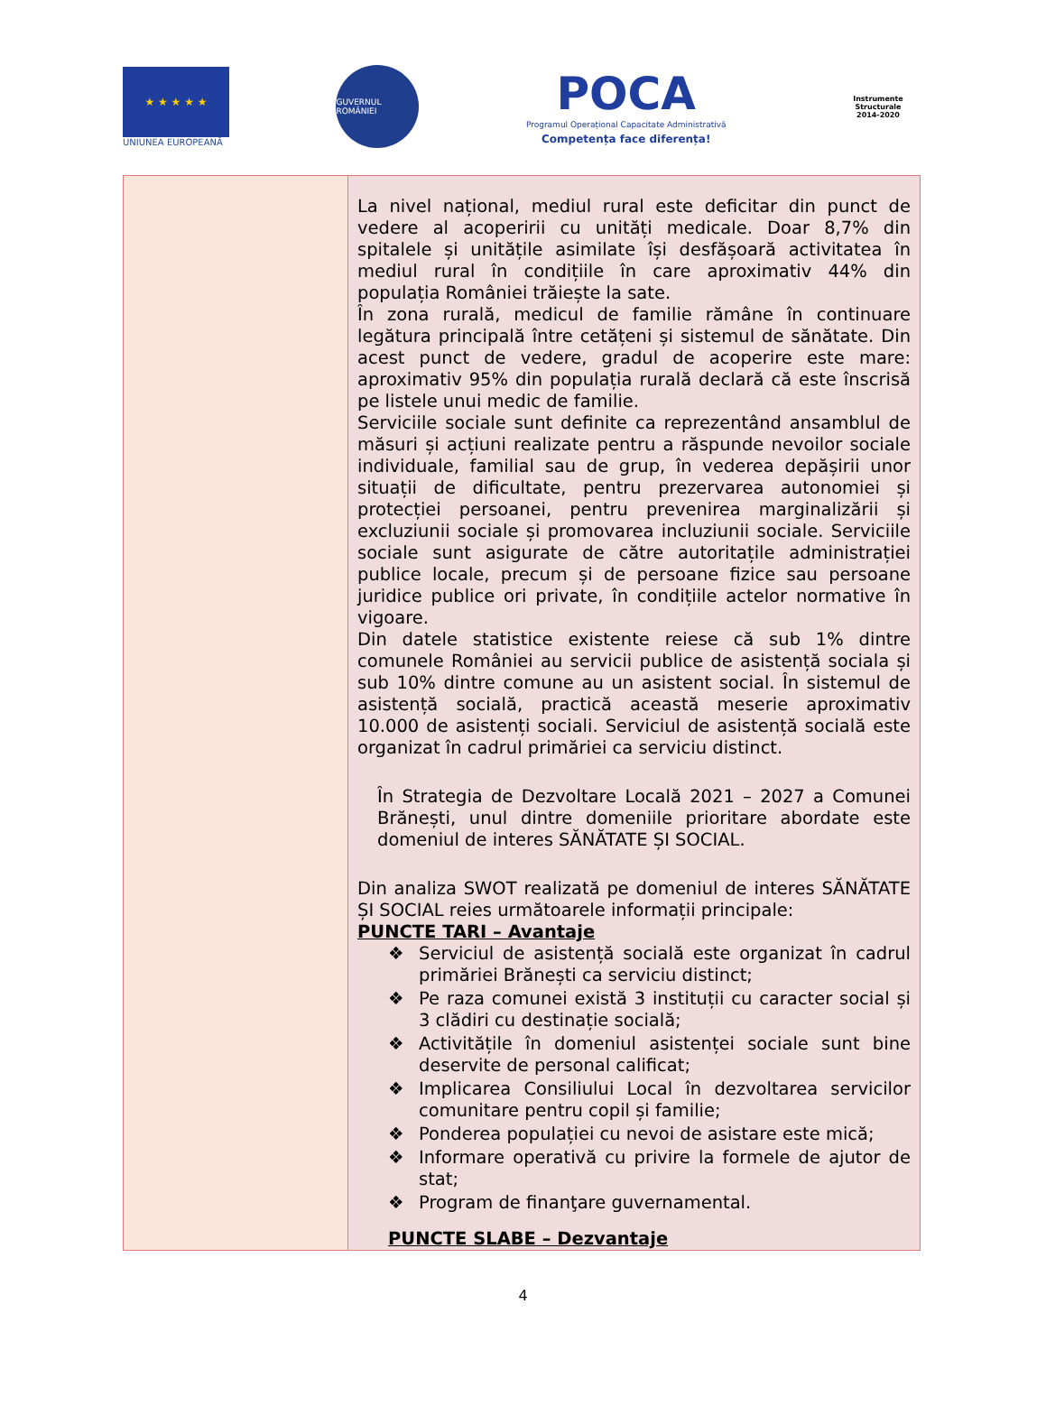★ ★ ★ ★ ★
UNIUNEA EUROPEANĂ
GUVERNUL ROMÂNIEI
POCA
Programul Operațional Capacitate Administrativă
Competența face diferența!
Instrumente Structurale
2014-2020
| | La nivel național, mediul rural este deficitar din punct de vedere al acoperirii cu unități medicale. Doar 8,7% din spitalele și unitățile asimilate își desfășoară activitatea în mediul rural în condițiile în care aproximativ 44% din populația României trăiește la sate. În zona rurală, medicul de familie rămâne în continuare legătura principală între cetățeni și sistemul de sănătate. Din acest punct de vedere, gradul de acoperire este mare: aproximativ 95% din populația rurală declară că este înscrisă pe listele unui medic de familie. Serviciile sociale sunt definite ca reprezentând ansamblul de măsuri și acțiuni realizate pentru a răspunde nevoilor sociale individuale, familial sau de grup, în vederea depășirii unor situații de dificultate, pentru prezervarea autonomiei și protecției persoanei, pentru prevenirea marginalizării și excluziunii sociale și promovarea incluziunii sociale. Serviciile sociale sunt asigurate de către autoritațile administrației publice locale, precum și de persoane fizice sau persoane juridice publice ori private, în condițiile actelor normative în vigoare. Din datele statistice existente reiese că sub 1% dintre comunele României au servicii publice de asistență sociala și sub 10% dintre comune au un asistent social. În sistemul de asistență socială, practică această meserie aproximativ 10.000 de asistenți sociali. Serviciul de asistență socială este organizat în cadrul primăriei ca serviciu distinct. În Strategia de Dezvoltare Locală 2021 – 2027 a Comunei Brănești, unul dintre domeniile prioritare abordate este domeniul de interes SĂNĂTATE ȘI SOCIAL. Din analiza SWOT realizată pe domeniul de interes SĂNĂTATE ȘI SOCIAL reies următoarele informații principale: PUNCTE TARI – Avantaje ❖ Serviciul de asistență socială este organizat în cadrul primăriei Brănești ca serviciu distinct; ❖ Pe raza comunei există 3 instituții cu caracter social și 3 clădiri cu destinație socială; ❖ Activitățile în domeniul asistenței sociale sunt bine deservite de personal calificat; ❖ Implicarea Consiliului Local în dezvoltarea servicilor comunitare pentru copil și familie; ❖ Ponderea populației cu nevoi de asistare este mică; ❖ Informare operativă cu privire la formele de ajutor de stat; ❖ Program de finanţare guvernamental. PUNCTE SLABE – Dezvantaje |
4